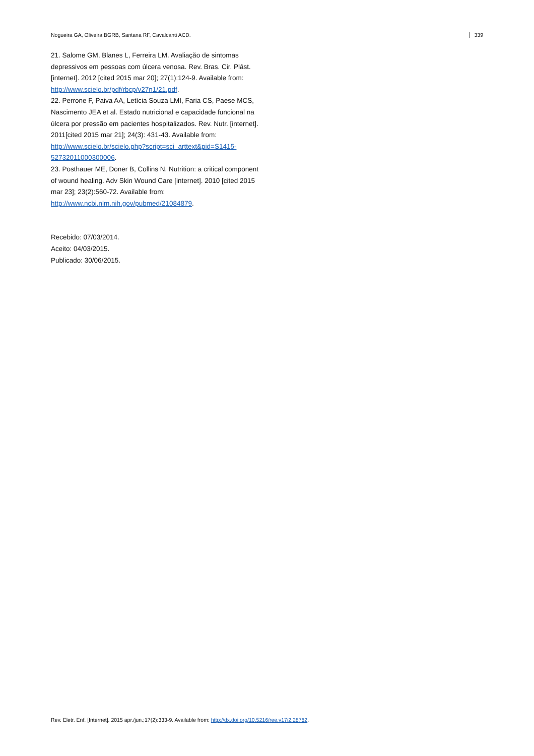Nogueira GA, Oliveira BGRB, Santana RF, Cavalcanti ACD. 339
21. Salome GM, Blanes L, Ferreira LM. Avaliação de sintomas depressivos em pessoas com úlcera venosa. Rev. Bras. Cir. Plást. [internet]. 2012 [cited 2015 mar 20]; 27(1):124-9. Available from: http://www.scielo.br/pdf/rbcp/v27n1/21.pdf.
22. Perrone F, Paiva AA, Letícia Souza LMI, Faria CS, Paese MCS, Nascimento JEA et al. Estado nutricional e capacidade funcional na úlcera por pressão em pacientes hospitalizados. Rev. Nutr. [internet]. 2011[cited 2015 mar 21]; 24(3): 431-43. Available from: http://www.scielo.br/scielo.php?script=sci_arttext&pid=S1415-52732011000300006.
23. Posthauer ME, Doner B, Collins N. Nutrition: a critical component of wound healing. Adv Skin Wound Care [internet]. 2010 [cited 2015 mar 23]; 23(2):560-72. Available from: http://www.ncbi.nlm.nih.gov/pubmed/21084879.
Recebido: 07/03/2014.
Aceito: 04/03/2015.
Publicado: 30/06/2015.
Rev. Eletr. Enf. [Internet]. 2015 apr./jun.;17(2):333-9. Available from: http://dx.doi.org/10.5216/ree.v17i2.28782.